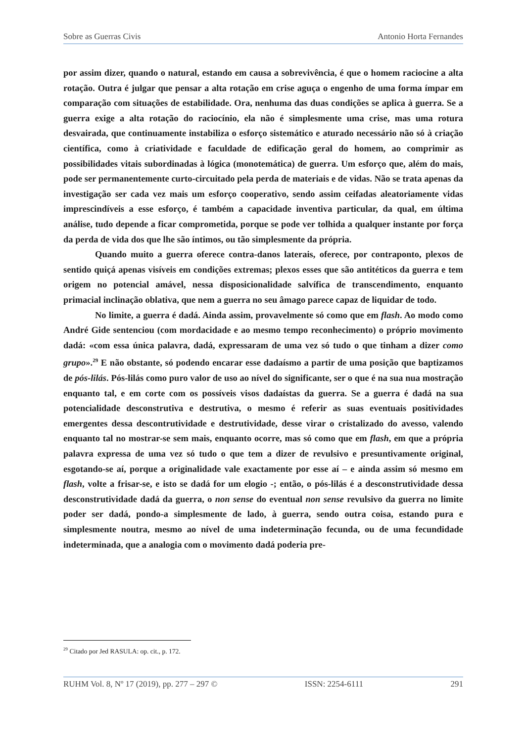Sobre as Guerras Civis Antonio Horta Fernandes
por assim dizer, quando o natural, estando em causa a sobrevivência, é que o homem raciocine a alta rotação. Outra é julgar que pensar a alta rotação em crise aguça o engenho de uma forma ímpar em comparação com situações de estabilidade. Ora, nenhuma das duas condições se aplica à guerra. Se a guerra exige a alta rotação do raciocínio, ela não é simplesmente uma crise, mas uma rotura desvairada, que continuamente instabiliza o esforço sistemático e aturado necessário não só à criação científica, como à criatividade e faculdade de edificação geral do homem, ao comprimir as possibilidades vitais subordinadas à lógica (monotemática) de guerra. Um esforço que, além do mais, pode ser permanentemente curto-circuitado pela perda de materiais e de vidas. Não se trata apenas da investigação ser cada vez mais um esforço cooperativo, sendo assim ceifadas aleatoriamente vidas imprescindíveis a esse esforço, é também a capacidade inventiva particular, da qual, em última análise, tudo depende a ficar comprometida, porque se pode ver tolhida a qualquer instante por força da perda de vida dos que lhe são íntimos, ou tão simplesmente da própria.
Quando muito a guerra oferece contra-danos laterais, oferece, por contraponto, plexos de sentido quiçá apenas visíveis em condições extremas; plexos esses que são antitéticos da guerra e tem origem no potencial amável, nessa disposicionalidade salvífica de transcendimento, enquanto primacial inclinação oblativa, que nem a guerra no seu âmago parece capaz de liquidar de todo.
No limite, a guerra é dadá. Ainda assim, provavelmente só como que em flash. Ao modo como André Gide sentenciou (com mordacidade e ao mesmo tempo reconhecimento) o próprio movimento dadá: «com essa única palavra, dadá, expressaram de uma vez só tudo o que tinham a dizer como grupo».<sup>29</sup> E não obstante, só podendo encarar esse dadaísmo a partir de uma posição que baptizamos de pós-lilás. Pós-lilás como puro valor de uso ao nível do significante, ser o que é na sua nua mostração enquanto tal, e em corte com os possíveis visos dadaístas da guerra. Se a guerra é dadá na sua potencialidade desconstrutiva e destrutiva, o mesmo é referir as suas eventuais positividades emergentes dessa descontrutividade e destrutividade, desse virar o cristalizado do avesso, valendo enquanto tal no mostrar-se sem mais, enquanto ocorre, mas só como que em flash, em que a própria palavra expressa de uma vez só tudo o que tem a dizer de revulsivo e presuntivamente original, esgotando-se aí, porque a originalidade vale exactamente por esse aí – e ainda assim só mesmo em flash, volte a frisar-se, e isto se dadá for um elogio -; então, o pós-lilás é a desconstrutividade dessa desconstrutividade dadá da guerra, o non sense do eventual non sense revulsivo da guerra no limite poder ser dadá, pondo-a simplesmente de lado, à guerra, sendo outra coisa, estando pura e simplesmente noutra, mesmo ao nível de uma indeterminação fecunda, ou de uma fecundidade indeterminada, que a analogia com o movimento dadá poderia pre-
<sup>29</sup> Citado por Jed RASULA: op. cit., p. 172.
RUHM Vol. 8, Nº 17 (2019), pp. 277 – 297 © ISSN: 2254-6111 291